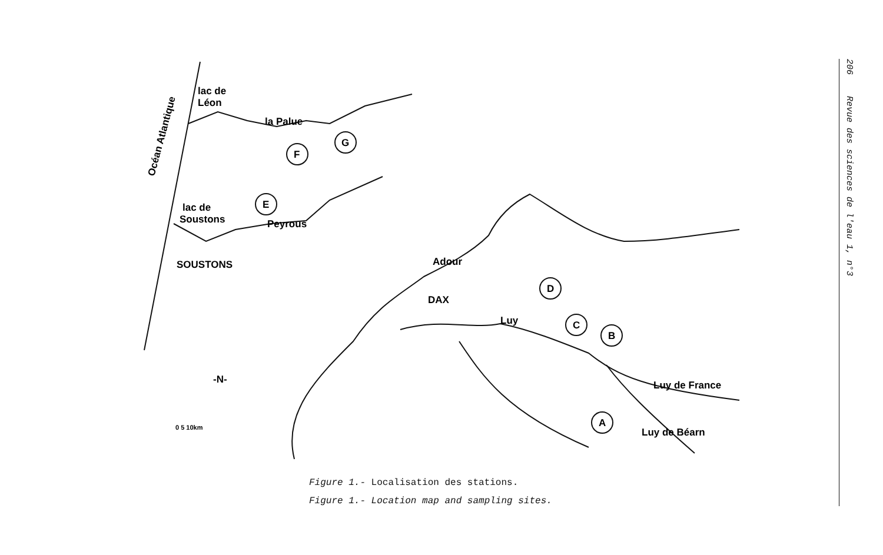lac de
Léon
la Palue
lac de
Soustons
SOUSTONS
Peyrous
Adour
DAX
Luy
Luy de France
Luy de Béarn
Océan Atlantique
-N-
0 5 10km
F
G
E
D
C
B
A
Figure 1.- Localisation des stations.
Figure 1.- Location map and sampling sites.
206 Revue des sciences de l'eau 1, n°3